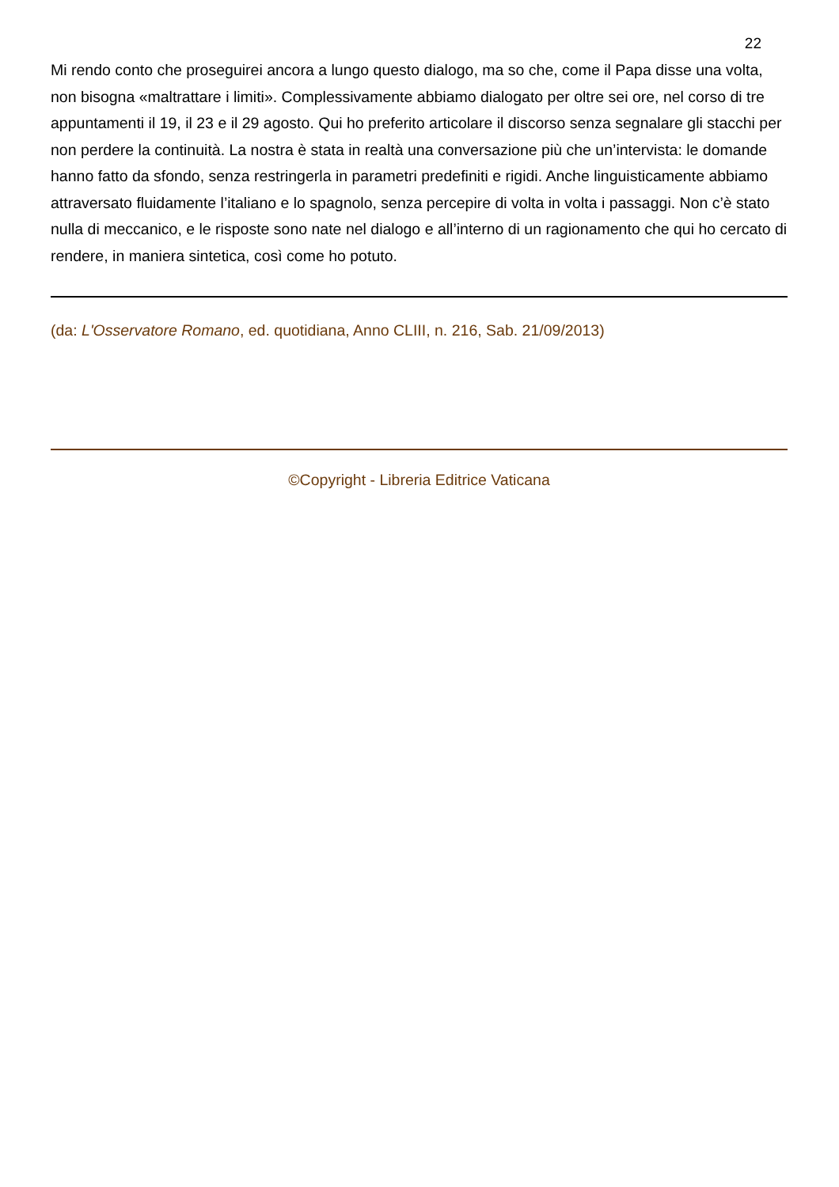22
Mi rendo conto che proseguirei ancora a lungo questo dialogo, ma so che, come il Papa disse una volta, non bisogna «maltrattare i limiti». Complessivamente abbiamo dialogato per oltre sei ore, nel corso di tre appuntamenti il 19, il 23 e il 29 agosto. Qui ho preferito articolare il discorso senza segnalare gli stacchi per non perdere la continuità. La nostra è stata in realtà una conversazione più che un’intervista: le domande hanno fatto da sfondo, senza restringerla in parametri predefiniti e rigidi. Anche linguisticamente abbiamo attraversato fluidamente l’italiano e lo spagnolo, senza percepire di volta in volta i passaggi. Non c’è stato nulla di meccanico, e le risposte sono nate nel dialogo e all’interno di un ragionamento che qui ho cercato di rendere, in maniera sintetica, così come ho potuto.
(da: L'Osservatore Romano, ed. quotidiana, Anno CLIII, n. 216, Sab. 21/09/2013)
©Copyright - Libreria Editrice Vaticana